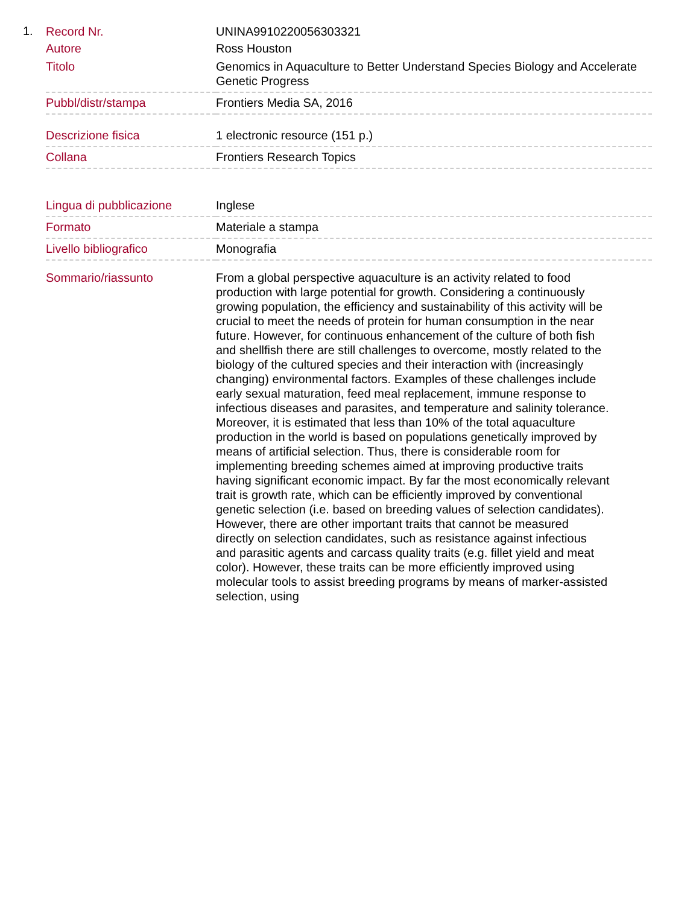1.
| Record Nr. | UNINA9910220056303321 |
| Autore | Ross Houston |
| Titolo | Genomics in Aquaculture to Better Understand Species Biology and Accelerate Genetic Progress |
| Pubbl/distr/stampa | Frontiers Media SA, 2016 |
| Descrizione fisica | 1 electronic resource (151 p.) |
| Collana | Frontiers Research Topics |
| Lingua di pubblicazione | Inglese |
| Formato | Materiale a stampa |
| Livello bibliografico | Monografia |
| Sommario/riassunto | From a global perspective aquaculture is an activity related to food production with large potential for growth. Considering a continuously growing population, the efficiency and sustainability of this activity will be crucial to meet the needs of protein for human consumption in the near future. However, for continuous enhancement of the culture of both fish and shellfish there are still challenges to overcome, mostly related to the biology of the cultured species and their interaction with (increasingly changing) environmental factors. Examples of these challenges include early sexual maturation, feed meal replacement, immune response to infectious diseases and parasites, and temperature and salinity tolerance. Moreover, it is estimated that less than 10% of the total aquaculture production in the world is based on populations genetically improved by means of artificial selection. Thus, there is considerable room for implementing breeding schemes aimed at improving productive traits having significant economic impact. By far the most economically relevant trait is growth rate, which can be efficiently improved by conventional genetic selection (i.e. based on breeding values of selection candidates). However, there are other important traits that cannot be measured directly on selection candidates, such as resistance against infectious and parasitic agents and carcass quality traits (e.g. fillet yield and meat color). However, these traits can be more efficiently improved using molecular tools to assist breeding programs by means of marker-assisted selection, using |